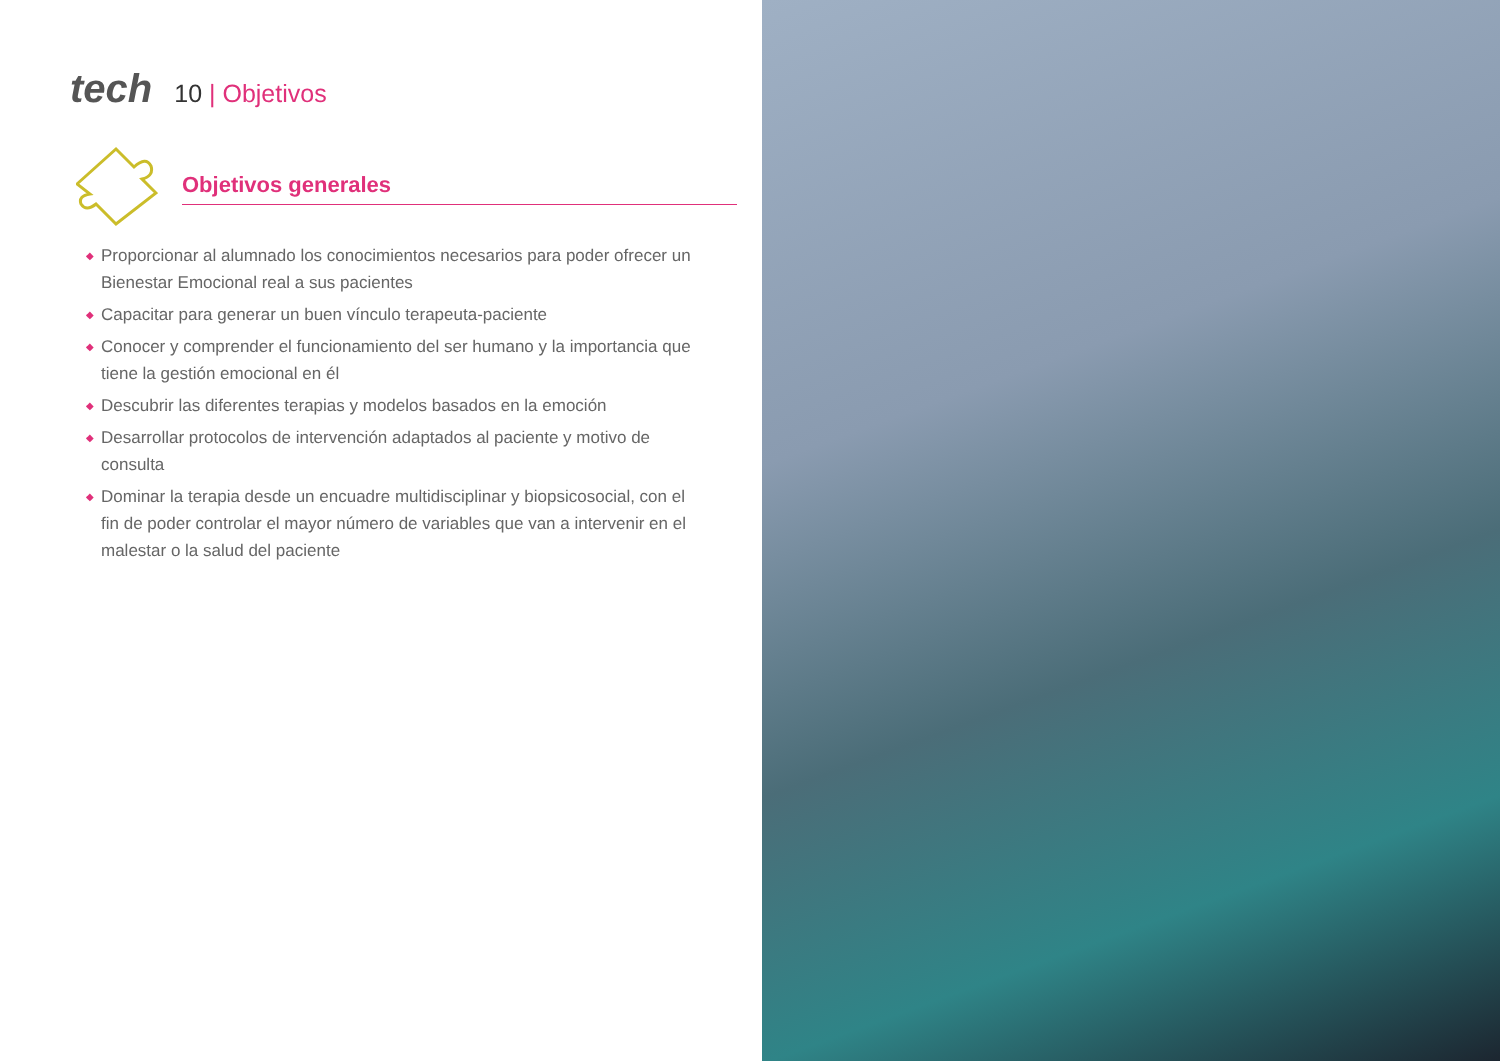tech 10 | Objetivos
Objetivos generales
◆ Proporcionar al alumnado los conocimientos necesarios para poder ofrecer un Bienestar Emocional real a sus pacientes
◆ Capacitar para generar un buen vínculo terapeuta-paciente
◆ Conocer y comprender el funcionamiento del ser humano y la importancia que tiene la gestión emocional en él
◆ Descubrir las diferentes terapias y modelos basados en la emoción
◆ Desarrollar protocolos de intervención adaptados al paciente y motivo de consulta
◆ Dominar la terapia desde un encuadre multidisciplinar y biopsicosocial, con el fin de poder controlar el mayor número de variables que van a intervenir en el malestar o la salud del paciente